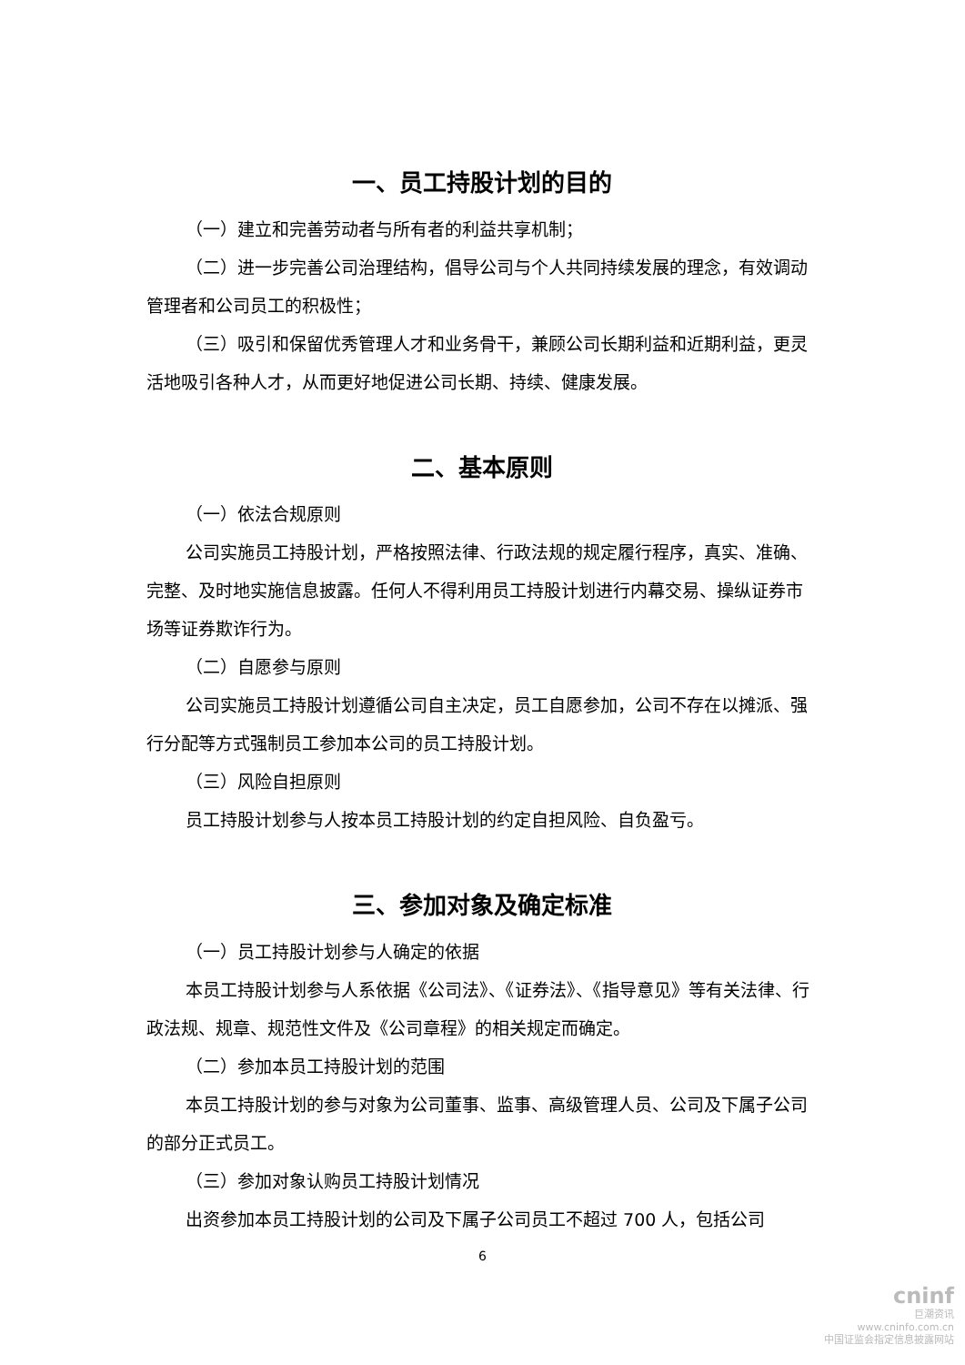一、员工持股计划的目的
（一）建立和完善劳动者与所有者的利益共享机制；
（二）进一步完善公司治理结构，倡导公司与个人共同持续发展的理念，有效调动管理者和公司员工的积极性；
（三）吸引和保留优秀管理人才和业务骨干，兼顾公司长期利益和近期利益，更灵活地吸引各种人才，从而更好地促进公司长期、持续、健康发展。
二、基本原则
（一）依法合规原则
公司实施员工持股计划，严格按照法律、行政法规的规定履行程序，真实、准确、完整、及时地实施信息披露。任何人不得利用员工持股计划进行内幕交易、操纵证券市场等证券欺诈行为。
（二）自愿参与原则
公司实施员工持股计划遵循公司自主决定，员工自愿参加，公司不存在以摊派、强行分配等方式强制员工参加本公司的员工持股计划。
（三）风险自担原则
员工持股计划参与人按本员工持股计划的约定自担风险、自负盈亏。
三、参加对象及确定标准
（一）员工持股计划参与人确定的依据
本员工持股计划参与人系依据《公司法》、《证券法》、《指导意见》等有关法律、行政法规、规章、规范性文件及《公司章程》的相关规定而确定。
（二）参加本员工持股计划的范围
本员工持股计划的参与对象为公司董事、监事、高级管理人员、公司及下属子公司的部分正式员工。
（三）参加对象认购员工持股计划情况
出资参加本员工持股计划的公司及下属子公司员工不超过 700 人，包括公司
6
cninf
巨潮资讯
www.cninfo.com.cn
中国证监会指定信息披露网站